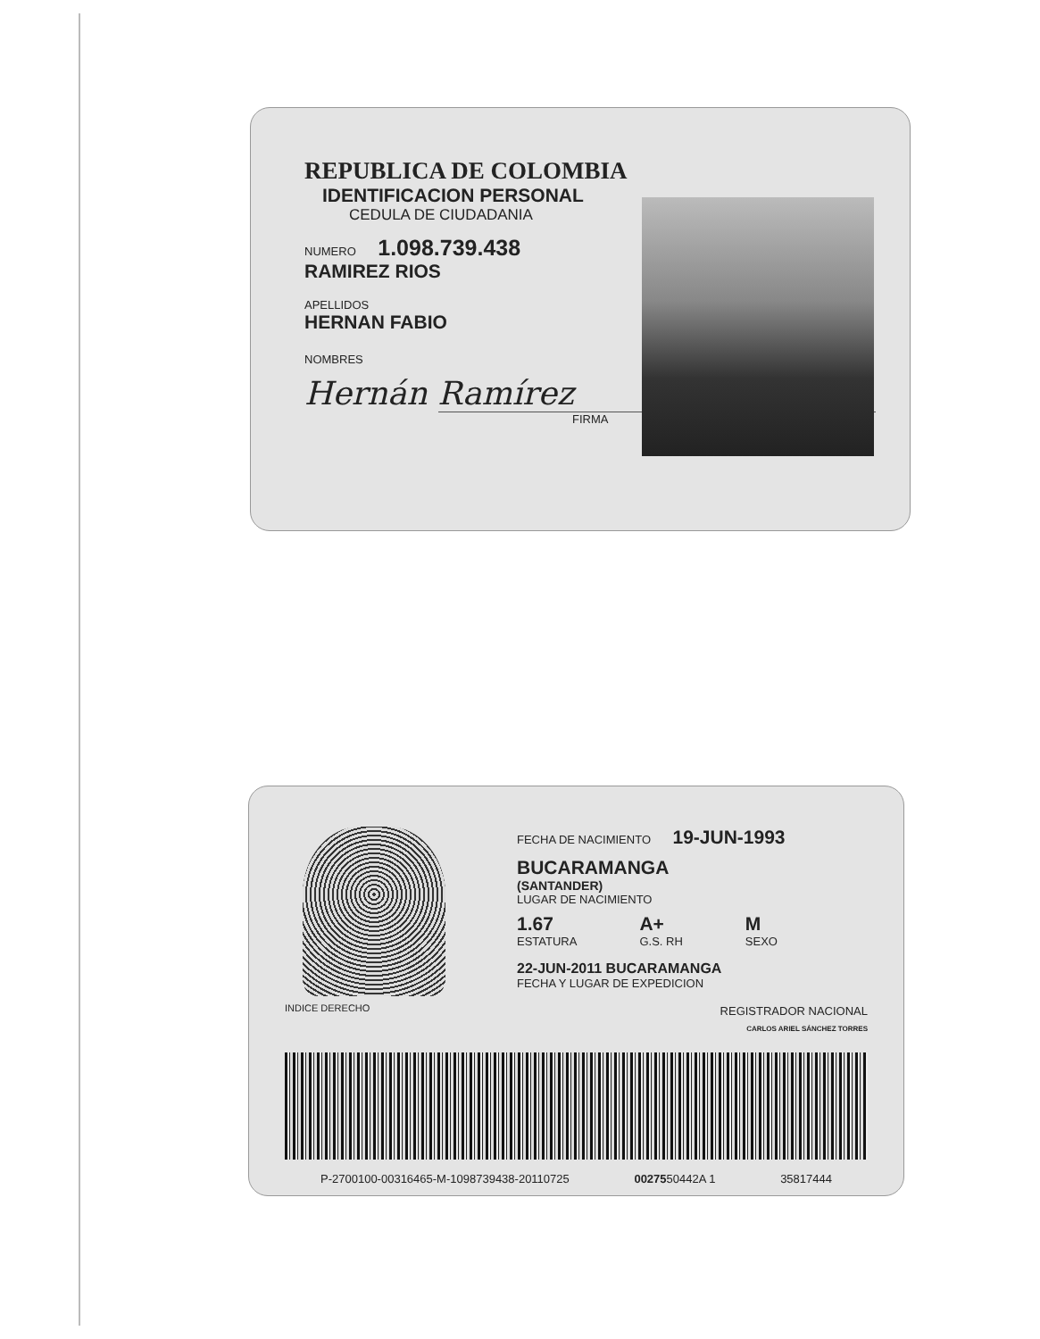REPUBLICA DE COLOMBIA
IDENTIFICACION PERSONAL
CEDULA DE CIUDADANIA
NUMERO 1.098.739.438
RAMIREZ RIOS
APELLIDOS
HERNAN FABIO
NOMBRES
Hernán Ramírez
FIRMA
FECHA DE NACIMIENTO 19-JUN-1993
BUCARAMANGA
(SANTANDER)
LUGAR DE NACIMIENTO
1.67
ESTATURA
A+
G.S. RH
M
SEXO
22-JUN-2011 BUCARAMANGA
FECHA Y LUGAR DE EXPEDICION
INDICE DERECHO REGISTRADOR NACIONAL
CARLOS ARIEL SÁNCHEZ TORRES
P-2700100-00316465-M-1098739438-20110725 0027550442A 1 35817444